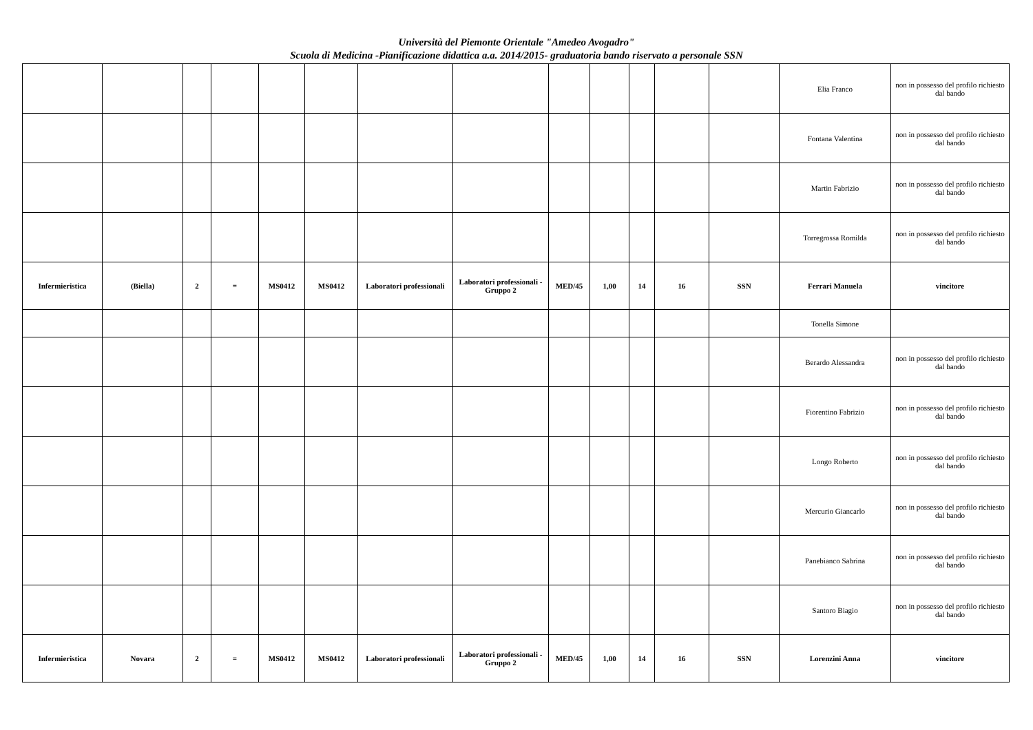Università del Piemonte Orientale "Amedeo Avogadro"
Scuola di Medicina -Pianificazione didattica a.a. 2014/2015- graduatoria bando riservato a personale SSN
| | | | | | | | | | | | | | Elia Franco | non in possesso del profilo richiesto dal bando |
| | | | | | | | | | | | | | Fontana Valentina | non in possesso del profilo richiesto dal bando |
| | | | | | | | | | | | | | Martin Fabrizio | non in possesso del profilo richiesto dal bando |
| | | | | | | | | | | | | | Torregrossa Romilda | non in possesso del profilo richiesto dal bando |
| Infermieristica | (Biella) | 2 | = | MS0412 | MS0412 | Laboratori professionali | Laboratori professionali - Gruppo 2 | MED/45 | 1,00 | 14 | 16 | SSN | Ferrari Manuela | vincitore |
| | | | | | | | | | | | | | Tonella Simone | |
| | | | | | | | | | | | | | Berardo Alessandra | non in possesso del profilo richiesto dal bando |
| | | | | | | | | | | | | | Fiorentino Fabrizio | non in possesso del profilo richiesto dal bando |
| | | | | | | | | | | | | | Longo Roberto | non in possesso del profilo richiesto dal bando |
| | | | | | | | | | | | | | Mercurio Giancarlo | non in possesso del profilo richiesto dal bando |
| | | | | | | | | | | | | | Panebianco Sabrina | non in possesso del profilo richiesto dal bando |
| | | | | | | | | | | | | | Santoro Biagio | non in possesso del profilo richiesto dal bando |
| Infermieristica | Novara | 2 | = | MS0412 | MS0412 | Laboratori professionali | Laboratori professionali - Gruppo 2 | MED/45 | 1,00 | 14 | 16 | SSN | Lorenzini Anna | vincitore |